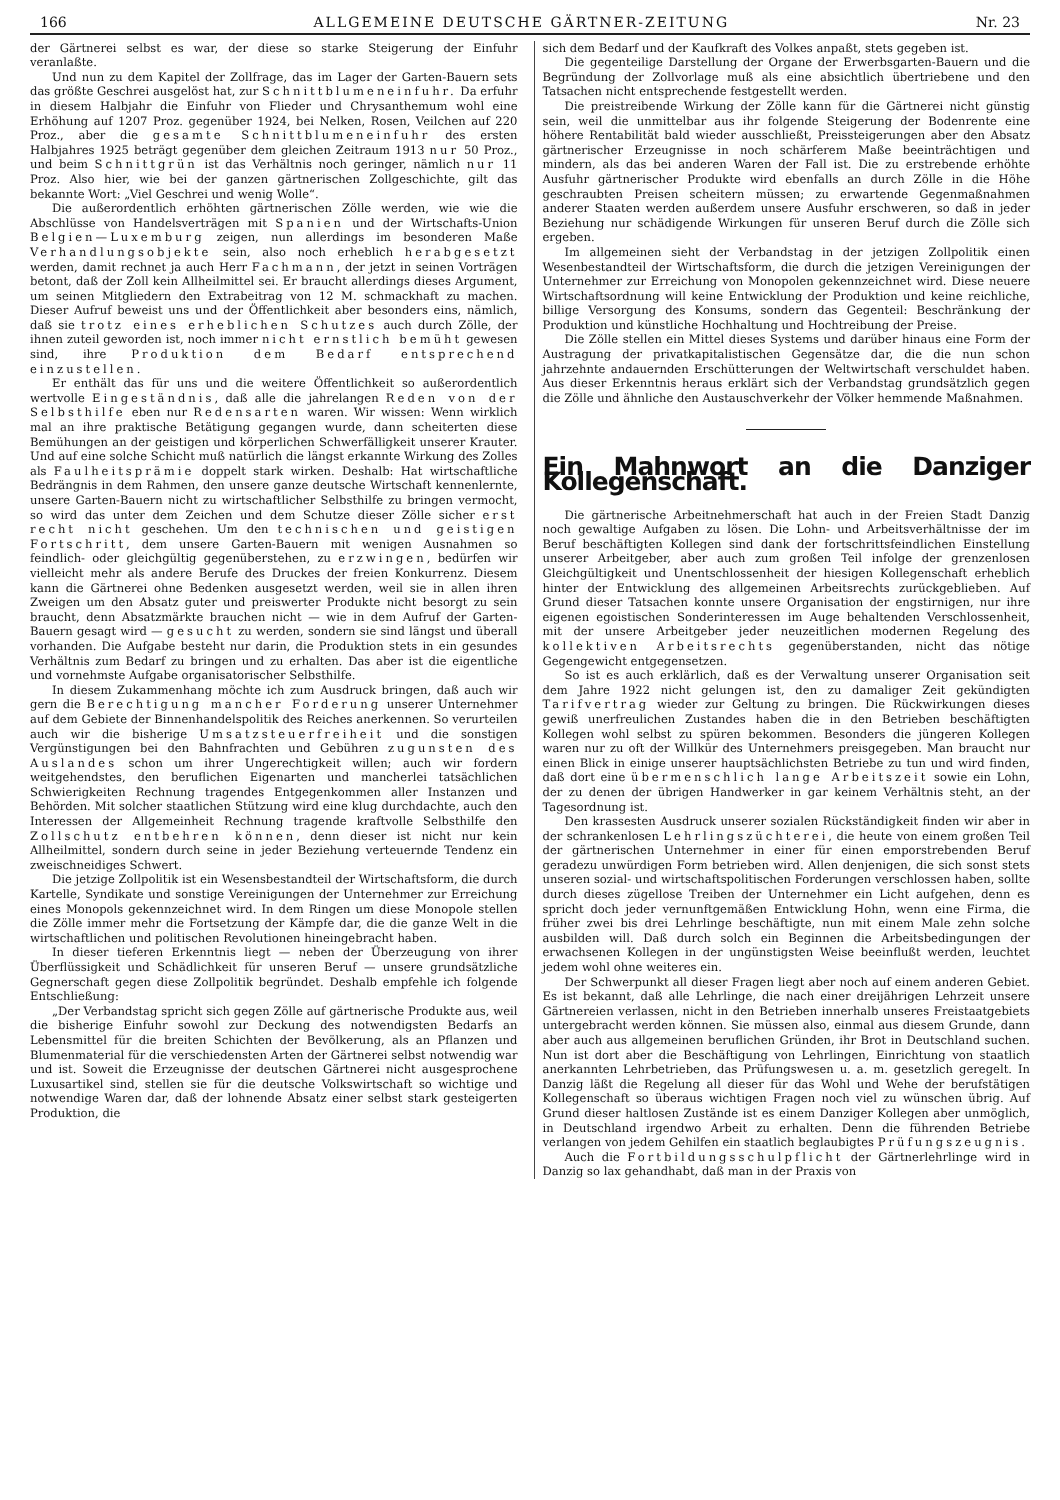166 ALLGEMEINE DEUTSCHE GÄRTNER-ZEITUNG Nr. 23
der Gärtnerei selbst es war, der diese so starke Steigerung der Einfuhr veranlaßte.
Und nun zu dem Kapitel der Zollfrage, das im Lager der Garten-Bauern sets das größte Geschrei ausgelöst hat, zur Schnittblumeneinfuhr. Da erfuhr in diesem Halbjahr die Einfuhr von Flieder und Chrysanthemum wohl eine Erhöhung auf 1207 Proz. gegenüber 1924, bei Nelken, Rosen, Veilchen auf 220 Proz., aber die gesamte Schnittblumeneinfuhr des ersten Halbjahres 1925 beträgt gegenüber dem gleichen Zeitraum 1913 nur 50 Proz., und beim Schnittgrün ist das Verhältnis noch geringer, nämlich nur 11 Proz. Also hier, wie bei der ganzen gärtnerischen Zollgeschichte, gilt das bekannte Wort: „Viel Geschrei und wenig Wolle“.
Die außerordentlich erhöhten gärtnerischen Zölle werden, wie wie die Abschlüsse von Handelsverträgen mit Spanien und der Wirtschafts-Union Belgien—Luxemburg zeigen, nun allerdings im besonderen Maße Verhandlungsobjekte sein, also noch erheblich herabgesetzt werden, damit rechnet ja auch Herr Fachmann, der jetzt in seinen Vorträgen betont, daß der Zoll kein Allheilmittel sei. Er braucht allerdings dieses Argument, um seinen Mitgliedern den Extrabeitrag von 12 M. schmackhaft zu machen. Dieser Aufruf beweist uns und der Öffentlichkeit aber besonders eins, nämlich, daß sie trotz eines erheblichen Schutzes auch durch Zölle, der ihnen zuteil geworden ist, noch immer nicht ernstlich bemüht gewesen sind, ihre Produktion dem Bedarf entsprechend einzustellen.
Er enthält das für uns und die weitere Öffentlichkeit so außerordentlich wertvolle Eingeständnis, daß alle die jahrelangen Reden von der Selbsthilfe eben nur Redensarten waren. Wir wissen: Wenn wirklich mal an ihre praktische Betätigung gegangen wurde, dann scheiterten diese Bemühungen an der geistigen und körperlichen Schwerfälligkeit unserer Krauter. Und auf eine solche Schicht muß natürlich die längst erkannte Wirkung des Zolles als Faulheitsprämie doppelt stark wirken. Deshalb: Hat wirtschaftliche Bedrängnis in dem Rahmen, den unsere ganze deutsche Wirtschaft kennenlernte, unsere Garten-Bauern nicht zu wirtschaftlicher Selbsthilfe zu bringen vermocht, so wird das unter dem Zeichen und dem Schutze dieser Zölle sicher erst recht nicht geschehen. Um den technischen und geistigen Fortschritt, dem unsere Garten-Bauern mit wenigen Ausnahmen so feindlich- oder gleichgültig gegenüberstehen, zu erzwingen, bedürfen wir vielleicht mehr als andere Berufe des Druckes der freien Konkurrenz. Diesem kann die Gärtnerei ohne Bedenken ausgesetzt werden, weil sie in allen ihren Zweigen um den Absatz guter und preiswerter Produkte nicht besorgt zu sein braucht, denn Absatzmärkte brauchen nicht — wie in dem Aufruf der Garten-Bauern gesagt wird — gesucht zu werden, sondern sie sind längst und überall vorhanden. Die Aufgabe besteht nur darin, die Produktion stets in ein gesundes Verhältnis zum Bedarf zu bringen und zu erhalten. Das aber ist die eigentliche und vornehmste Aufgabe organisatorischer Selbsthilfe.
In diesem Zukammenhang möchte ich zum Ausdruck bringen, daß auch wir gern die Berechtigung mancher Forderung unserer Unternehmer auf dem Gebiete der Binnenhandelspolitik des Reiches anerkennen. So verurteilen auch wir die bisherige Umsatzsteuerfreiheit und die sonstigen Vergünstigungen bei den Bahnfrachten und Gebühren zugunsten des Auslandes schon um ihrer Ungerechtigkeit willen; auch wir fordern weitgehendstes, den beruflichen Eigenarten und mancherlei tatsächlichen Schwierigkeiten Rechnung tragendes Entgegenkommen aller Instanzen und Behörden. Mit solcher staatlichen Stützung wird eine klug durchdachte, auch den Interessen der Allgemeinheit Rechnung tragende kraftvolle Selbsthilfe den Zollschutz entbehren können, denn dieser ist nicht nur kein Allheilmittel, sondern durch seine in jeder Beziehung verteuernde Tendenz ein zweischneidiges Schwert.
Die jetzige Zollpolitik ist ein Wesensbestandteil der Wirtschaftsform, die durch Kartelle, Syndikate und sonstige Vereinigungen der Unternehmer zur Erreichung eines Monopols gekennzeichnet wird. In dem Ringen um diese Monopole stellen die Zölle immer mehr die Fortsetzung der Kämpfe dar, die die ganze Welt in die wirtschaftlichen und politischen Revolutionen hineingebracht haben.
In dieser tieferen Erkenntnis liegt — neben der Überzeugung von ihrer Überflüssigkeit und Schädlichkeit für unseren Beruf — unsere grundsätzliche Gegnerschaft gegen diese Zollpolitik begründet. Deshalb empfehle ich folgende Entschließung:
„Der Verbandstag spricht sich gegen Zölle auf gärtnerische Produkte aus, weil die bisherige Einfuhr sowohl zur Deckung des notwendigsten Bedarfs an Lebensmittel für die breiten Schichten der Bevölkerung, als an Pflanzen und Blumenmaterial für die verschiedensten Arten der Gärtnerei selbst notwendig war und ist. Soweit die Erzeugnisse der deutschen Gärtnerei nicht ausgesprochene Luxusartikel sind, stellen sie für die deutsche Volkswirtschaft so wichtige und notwendige Waren dar, daß der lohnende Absatz einer selbst stark gesteigerten Produktion, die
sich dem Bedarf und der Kaufkraft des Volkes anpaßt, stets gegeben ist.
Die gegenteilige Darstellung der Organe der Erwerbsgarten-Bauern und die Begründung der Zollvorlage muß als eine absichtlich übertriebene und den Tatsachen nicht entsprechende festgestellt werden.
Die preistreibende Wirkung der Zölle kann für die Gärtnerei nicht günstig sein, weil die unmittelbar aus ihr folgende Steigerung der Bodenrente eine höhere Rentabilität bald wieder ausschließt, Preissteigerungen aber den Absatz gärtnerischer Erzeugnisse in noch schärferem Maße beeinträchtigen und mindern, als das bei anderen Waren der Fall ist. Die zu erstrebende erhöhte Ausfuhr gärtnerischer Produkte wird ebenfalls an durch Zölle in die Höhe geschraubten Preisen scheitern müssen; zu erwartende Gegenmaßnahmen anderer Staaten werden außerdem unsere Ausfuhr erschweren, so daß in jeder Beziehung nur schädigende Wirkungen für unseren Beruf durch die Zölle sich ergeben.
Im allgemeinen sieht der Verbandstag in der jetzigen Zollpolitik einen Wesenbestandteil der Wirtschaftsform, die durch die jetzigen Vereinigungen der Unternehmer zur Erreichung von Monopolen gekennzeichnet wird. Diese neuere Wirtschaftsordnung will keine Entwicklung der Produktion und keine reichliche, billige Versorgung des Konsums, sondern das Gegenteil: Beschränkung der Produktion und künstliche Hochhaltung und Hochtreibung der Preise.
Die Zölle stellen ein Mittel dieses Systems und darüber hinaus eine Form der Austragung der privatkapitalistischen Gegensätze dar, die die nun schon jahrzehnte andauernden Erschütterungen der Weltwirtschaft verschuldet haben. Aus dieser Erkenntnis heraus erklärt sich der Verbandstag grundsätzlich gegen die Zölle und ähnliche den Austauschverkehr der Völker hemmende Maßnahmen.
Ein Mahnwort an die Danziger Kollegenschaft.
Die gärtnerische Arbeitnehmerschaft hat auch in der Freien Stadt Danzig noch gewaltige Aufgaben zu lösen. Die Lohn- und Arbeitsverhältnisse der im Beruf beschäftigten Kollegen sind dank der fortschrittsfeindlichen Einstellung unserer Arbeitgeber, aber auch zum großen Teil infolge der grenzenlosen Gleichgültigkeit und Unentschlossenheit der hiesigen Kollegenschaft erheblich hinter der Entwicklung des allgemeinen Arbeitsrechts zurückgeblieben. Auf Grund dieser Tatsachen konnte unsere Organisation der engstirnigen, nur ihre eigenen egoistischen Sonderinteressen im Auge behaltenden Verschlossenheit, mit der unsere Arbeitgeber jeder neuzeitlichen modernen Regelung des kollektiven Arbeitsrechts gegenüberstanden, nicht das nötige Gegengewicht entgegensetzen.
So ist es auch erklärlich, daß es der Verwaltung unserer Organisation seit dem Jahre 1922 nicht gelungen ist, den zu damaliger Zeit gekündigten Tarifvertrag wieder zur Geltung zu bringen. Die Rückwirkungen dieses gewiß unerfreulichen Zustandes haben die in den Betrieben beschäftigten Kollegen wohl selbst zu spüren bekommen. Besonders die jüngeren Kollegen waren nur zu oft der Willkür des Unternehmers preisgegeben. Man braucht nur einen Blick in einige unserer hauptsächlichsten Betriebe zu tun und wird finden, daß dort eine übermenschlich lange Arbeitszeit sowie ein Lohn, der zu denen der übrigen Handwerker in gar keinem Verhältnis steht, an der Tagesordnung ist.
Den krassesten Ausdruck unserer sozialen Rückständigkeit finden wir aber in der schrankenlosen Lehrlingszüchterei, die heute von einem großen Teil der gärtnerischen Unternehmer in einer für einen emporstrebenden Beruf geradezu unwürdigen Form betrieben wird. Allen denjenigen, die sich sonst stets unseren sozial- und wirtschaftspolitischen Forderungen verschlossen haben, sollte durch dieses zügellose Treiben der Unternehmer ein Licht aufgehen, denn es spricht doch jeder vernunftgemäßen Entwicklung Hohn, wenn eine Firma, die früher zwei bis drei Lehrlinge beschäftigte, nun mit einem Male zehn solche ausbilden will. Daß durch solch ein Beginnen die Arbeitsbedingungen der erwachsenen Kollegen in der ungünstigsten Weise beeinflußt werden, leuchtet jedem wohl ohne weiteres ein.
Der Schwerpunkt all dieser Fragen liegt aber noch auf einem anderen Gebiet. Es ist bekannt, daß alle Lehrlinge, die nach einer dreijährigen Lehrzeit unsere Gärtnereien verlassen, nicht in den Betrieben innerhalb unseres Freistaatgebiets untergebracht werden können. Sie müssen also, einmal aus diesem Grunde, dann aber auch aus allgemeinen beruflichen Gründen, ihr Brot in Deutschland suchen. Nun ist dort aber die Beschäftigung von Lehrlingen, Einrichtung von staatlich anerkannten Lehrbetrieben, das Prüfungswesen u. a. m. gesetzlich geregelt. In Danzig läßt die Regelung all dieser für das Wohl und Wehe der berufstätigen Kollegenschaft so überaus wichtigen Fragen noch viel zu wünschen übrig. Auf Grund dieser haltlosen Zustände ist es einem Danziger Kollegen aber unmöglich, in Deutschland irgendwo Arbeit zu erhalten. Denn die führenden Betriebe verlangen von jedem Gehilfen ein staatlich beglaubigtes Prüfungszeugnis.
Auch die Fortbildungsschulpflicht der Gärtnerlehrlinge wird in Danzig so lax gehandhabt, daß man in der Praxis von